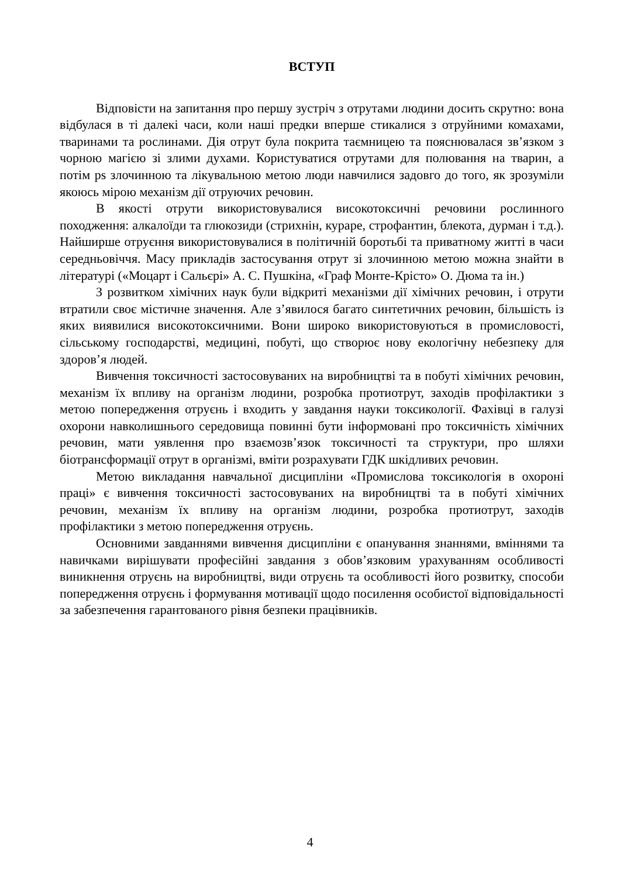ВСТУП
Відповісти на запитання про першу зустріч з отрутами людини досить скрутно: вона відбулася в ті далекі часи, коли наші предки вперше стикалися з отруйними комахами, тваринами та рослинами. Дія отрут була покрита таємницею та пояснювалася зв’язком з чорною магією зі злими духами. Користуватися отрутами для полювання на тварин, а потім ps злочинною та лікувальною метою люди навчилися задовго до того, як зрозуміли якоюсь мірою механізм дії отруючих речовин.
В якості отрути використовувалися високотоксичні речовини рослинного походження: алкалоїди та глюкозиди (стрихнін, кураре, строфантин, блекота, дурман і т.д.). Найширше отруєння використовувалися в політичній боротьбі та приватному житті в часи середньовіччя. Масу прикладів застосування отрут зі злочинною метою можна знайти в літературі («Моцарт і Сальєрі» А. С. Пушкіна, «Граф Монте-Крісто» О. Дюма та ін.)
З розвитком хімічних наук були відкриті механізми дії хімічних речовин, і отрути втратили своє містичне значення. Але з’явилося багато синтетичних речовин, більшість із яких виявилися високотоксичними. Вони широко використовуються в промисловості, сільському господарстві, медицині, побуті, що створює нову екологічну небезпеку для здоров’я людей.
Вивчення токсичності застосовуваних на виробництві та в побуті хімічних речовин, механізм їх впливу на організм людини, розробка протиотрут, заходів профілактики з метою попередження отруєнь і входить у завдання науки токсикології. Фахівці в галузі охорони навколишнього середовища повинні бути інформовані про токсичність хімічних речовин, мати уявлення про взаємозв’язок токсичності та структури, про шляхи біотрансформації отрут в організмі, вміти розрахувати ГДК шкідливих речовин.
Метою викладання навчальної дисципліни «Промислова токсикологія в охороні праці» є вивчення токсичності застосовуваних на виробництві та в побуті хімічних речовин, механізм їх впливу на організм людини, розробка протиотрут, заходів профілактики з метою попередження отруєнь.
Основними завданнями вивчення дисципліни є опанування знаннями, вміннями та навичками вирішувати професійні завдання з обов’язковим урахуванням особливості виникнення отруєнь на виробництві, види отруєнь та особливості його розвитку, способи попередження отруєнь і формування мотивації щодо посилення особистої відповідальності за забезпечення гарантованого рівня безпеки працівників.
4